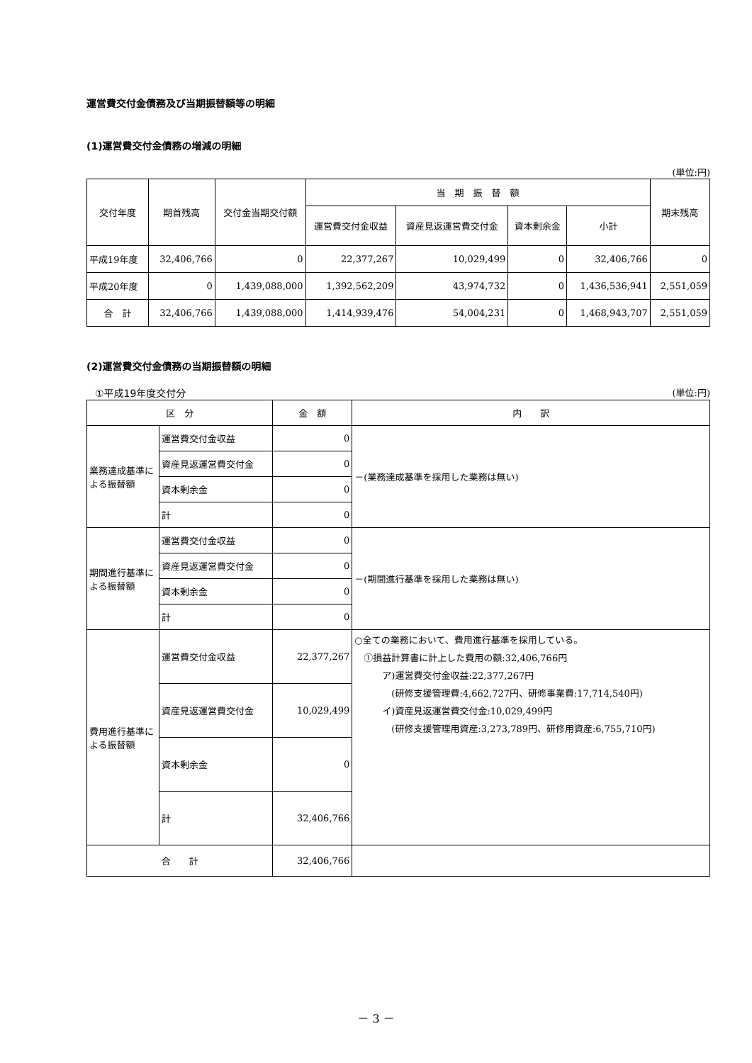運営費交付金債務及び当期振替額等の明細
(1)運営費交付金債務の増減の明細
(単位:円)
| 交付年度 | 期首残高 | 交付金当期交付額 | 当 期 振 替 額 | | | | 期末残高 |
| --- | --- | --- | --- | --- | --- | --- | --- |
| | | | 運営費交付金収益 | 資産見返運営費交付金 | 資本剰余金 | 小計 | |
| 平成19年度 | 32,406,766 | 0 | 22,377,267 | 10,029,499 | 0 | 32,406,766 | 0 |
| 平成20年度 | 0 | 1,439,088,000 | 1,392,562,209 | 43,974,732 | 0 | 1,436,536,941 | 2,551,059 |
| 合 計 | 32,406,766 | 1,439,088,000 | 1,414,939,476 | 54,004,231 | 0 | 1,468,943,707 | 2,551,059 |
(2)運営費交付金債務の当期振替額の明細
①平成19年度交付分 (単位:円)
| 区 分 | | 金 額 | 内 訳 |
| --- | --- | --- | --- |
| 業務達成基準による振替額 | 運営費交付金収益 | 0 | －(業務達成基準を採用した業務は無い) |
| | 資産見返運営費交付金 | 0 | |
| | 資本剰余金 | 0 | |
| | 計 | 0 | |
| 期間進行基準による振替額 | 運営費交付金収益 | 0 | －(期間進行基準を採用した業務は無い) |
| | 資産見返運営費交付金 | 0 | |
| | 資本剰余金 | 0 | |
| | 計 | 0 | |
| 費用進行基準による振替額 | 運営費交付金収益 | 22,377,267 | ○全ての業務において、費用進行基準を採用している。 ①損益計算書に計上した費用の額:32,406,766円 ア)運営費交付金収益:22,377,267円 (研修支援管理費:4,662,727円、研修事業費:17,714,540円) イ)資産見返運営費交付金:10,029,499円 (研修支援管理用資産:3,273,789円、研修用資産:6,755,710円) |
| | 資産見返運営費交付金 | 10,029,499 | |
| | 資本剰余金 | 0 | |
| | 計 | 32,406,766 | |
| 合 計 | | 32,406,766 | |
－ 3 －